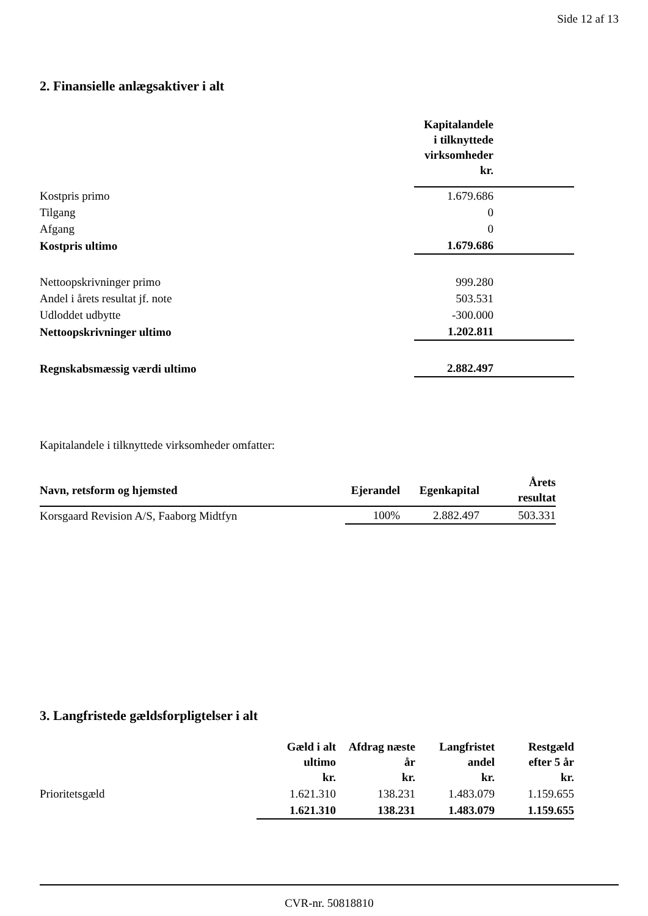Side 12 af 13
2. Finansielle anlægsaktiver i alt
| | Kapitalandele i tilknyttede virksomheder kr. | |
| Kostpris primo | 1.679.686 | |
| Tilgang | 0 | |
| Afgang | 0 | |
| Kostpris ultimo | 1.679.686 | |
| Nettoopskrivninger primo | 999.280 | |
| Andel i årets resultat jf. note | 503.531 | |
| Udloddet udbytte | -300.000 | |
| Nettoopskrivninger ultimo | 1.202.811 | |
| Regnskabsmæssig værdi ultimo | 2.882.497 | |
Kapitalandele i tilknyttede virksomheder omfatter:
| Navn, retsform og hjemsted | Ejerandel | Egenkapital | Årets resultat |
| --- | --- | --- | --- |
| Korsgaard Revision A/S, Faaborg Midtfyn | 100% | 2.882.497 | 503.331 |
3. Langfristede gældsforpligtelser i alt
| | Gæld i alt ultimo kr. | Afdrag næste år kr. | Langfristet andel kr. | Restgæld efter 5 år kr. |
| Prioritetsgæld | 1.621.310 | 138.231 | 1.483.079 | 1.159.655 |
| | 1.621.310 | 138.231 | 1.483.079 | 1.159.655 |
CVR-nr. 50818810